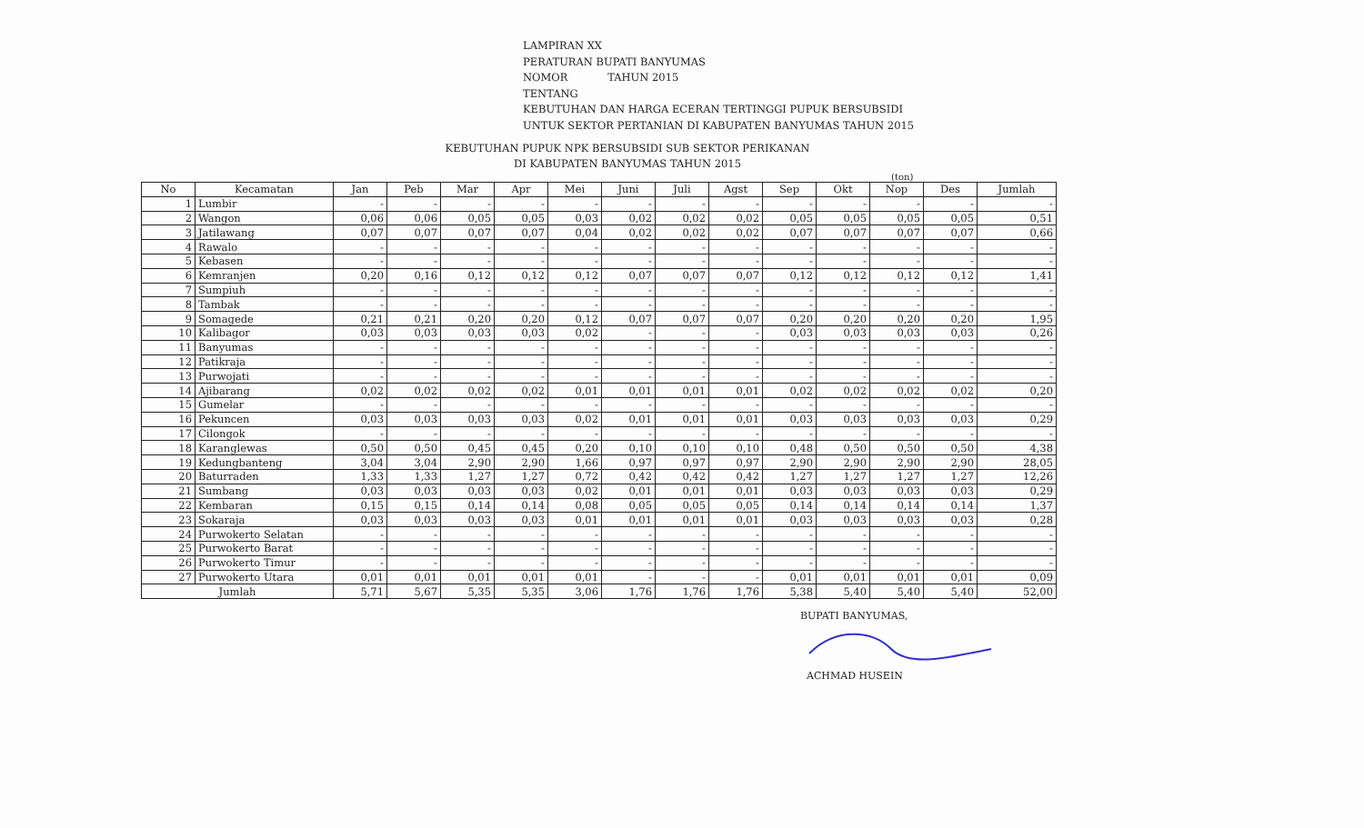LAMPIRAN XX
PERATURAN BUPATI BANYUMAS
NOMOR TAHUN 2015
TENTANG
KEBUTUHAN DAN HARGA ECERAN TERTINGGI PUPUK BERSUBSIDI
UNTUK SEKTOR PERTANIAN DI KABUPATEN BANYUMAS TAHUN 2015
KEBUTUHAN PUPUK NPK BERSUBSIDI SUB SEKTOR PERIKANAN
DI KABUPATEN BANYUMAS TAHUN 2015
(ton)
| No | Kecamatan | Jan | Peb | Mar | Apr | Mei | Juni | Juli | Agst | Sep | Okt | Nop | Des | Jumlah |
| --- | --- | --- | --- | --- | --- | --- | --- | --- | --- | --- | --- | --- | --- | --- |
| 1 | Lumbir | - | - | - | - | - | - | - | - | - | - | - | - | - |
| 2 | Wangon | 0,06 | 0,06 | 0,05 | 0,05 | 0,03 | 0,02 | 0,02 | 0,02 | 0,05 | 0,05 | 0,05 | 0,05 | 0,51 |
| 3 | Jatilawang | 0,07 | 0,07 | 0,07 | 0,07 | 0,04 | 0,02 | 0,02 | 0,02 | 0,07 | 0,07 | 0,07 | 0,07 | 0,66 |
| 4 | Rawalo | - | - | - | - | - | - | - | - | - | - | - | - | - |
| 5 | Kebasen | - | - | - | - | - | - | - | - | - | - | - | - | - |
| 6 | Kemranjen | 0,20 | 0,16 | 0,12 | 0,12 | 0,12 | 0,07 | 0,07 | 0,07 | 0,12 | 0,12 | 0,12 | 0,12 | 1,41 |
| 7 | Sumpiuh | - | - | - | - | - | - | - | - | - | - | - | - | - |
| 8 | Tambak | - | - | - | - | - | - | - | - | - | - | - | - | - |
| 9 | Somagede | 0,21 | 0,21 | 0,20 | 0,20 | 0,12 | 0,07 | 0,07 | 0,07 | 0,20 | 0,20 | 0,20 | 0,20 | 1,95 |
| 10 | Kalibagor | 0,03 | 0,03 | 0,03 | 0,03 | 0,02 | - | - | - | 0,03 | 0,03 | 0,03 | 0,03 | 0,26 |
| 11 | Banyumas | - | - | - | - | - | - | - | - | - | - | - | - | - |
| 12 | Patikraja | - | - | - | - | - | - | - | - | - | - | - | - | - |
| 13 | Purwojati | - | - | - | - | - | - | - | - | - | - | - | - | - |
| 14 | Ajibarang | 0,02 | 0,02 | 0,02 | 0,02 | 0,01 | 0,01 | 0,01 | 0,01 | 0,02 | 0,02 | 0,02 | 0,02 | 0,20 |
| 15 | Gumelar | - | - | - | - | - | - | - | - | - | - | - | - | - |
| 16 | Pekuncen | 0,03 | 0,03 | 0,03 | 0,03 | 0,02 | 0,01 | 0,01 | 0,01 | 0,03 | 0,03 | 0,03 | 0,03 | 0,29 |
| 17 | Cilongok | - | - | - | - | - | - | - | - | - | - | - | - | - |
| 18 | Karanglewas | 0,50 | 0,50 | 0,45 | 0,45 | 0,20 | 0,10 | 0,10 | 0,10 | 0,48 | 0,50 | 0,50 | 0,50 | 4,38 |
| 19 | Kedungbanteng | 3,04 | 3,04 | 2,90 | 2,90 | 1,66 | 0,97 | 0,97 | 0,97 | 2,90 | 2,90 | 2,90 | 2,90 | 28,05 |
| 20 | Baturraden | 1,33 | 1,33 | 1,27 | 1,27 | 0,72 | 0,42 | 0,42 | 0,42 | 1,27 | 1,27 | 1,27 | 1,27 | 12,26 |
| 21 | Sumbang | 0,03 | 0,03 | 0,03 | 0,03 | 0,02 | 0,01 | 0,01 | 0,01 | 0,03 | 0,03 | 0,03 | 0,03 | 0,29 |
| 22 | Kembaran | 0,15 | 0,15 | 0,14 | 0,14 | 0,08 | 0,05 | 0,05 | 0,05 | 0,14 | 0,14 | 0,14 | 0,14 | 1,37 |
| 23 | Sokaraja | 0,03 | 0,03 | 0,03 | 0,03 | 0,01 | 0,01 | 0,01 | 0,01 | 0,03 | 0,03 | 0,03 | 0,03 | 0,28 |
| 24 | Purwokerto Selatan | - | - | - | - | - | - | - | - | - | - | - | - | - |
| 25 | Purwokerto Barat | - | - | - | - | - | - | - | - | - | - | - | - | - |
| 26 | Purwokerto Timur | - | - | - | - | - | - | - | - | - | - | - | - | - |
| 27 | Purwokerto Utara | 0,01 | 0,01 | 0,01 | 0,01 | 0,01 | - | - | - | 0,01 | 0,01 | 0,01 | 0,01 | 0,09 |
| Jumlah | | 5,71 | 5,67 | 5,35 | 5,35 | 3,06 | 1,76 | 1,76 | 1,76 | 5,38 | 5,40 | 5,40 | 5,40 | 52,00 |
BUPATI BANYUMAS,
ACHMAD HUSEIN